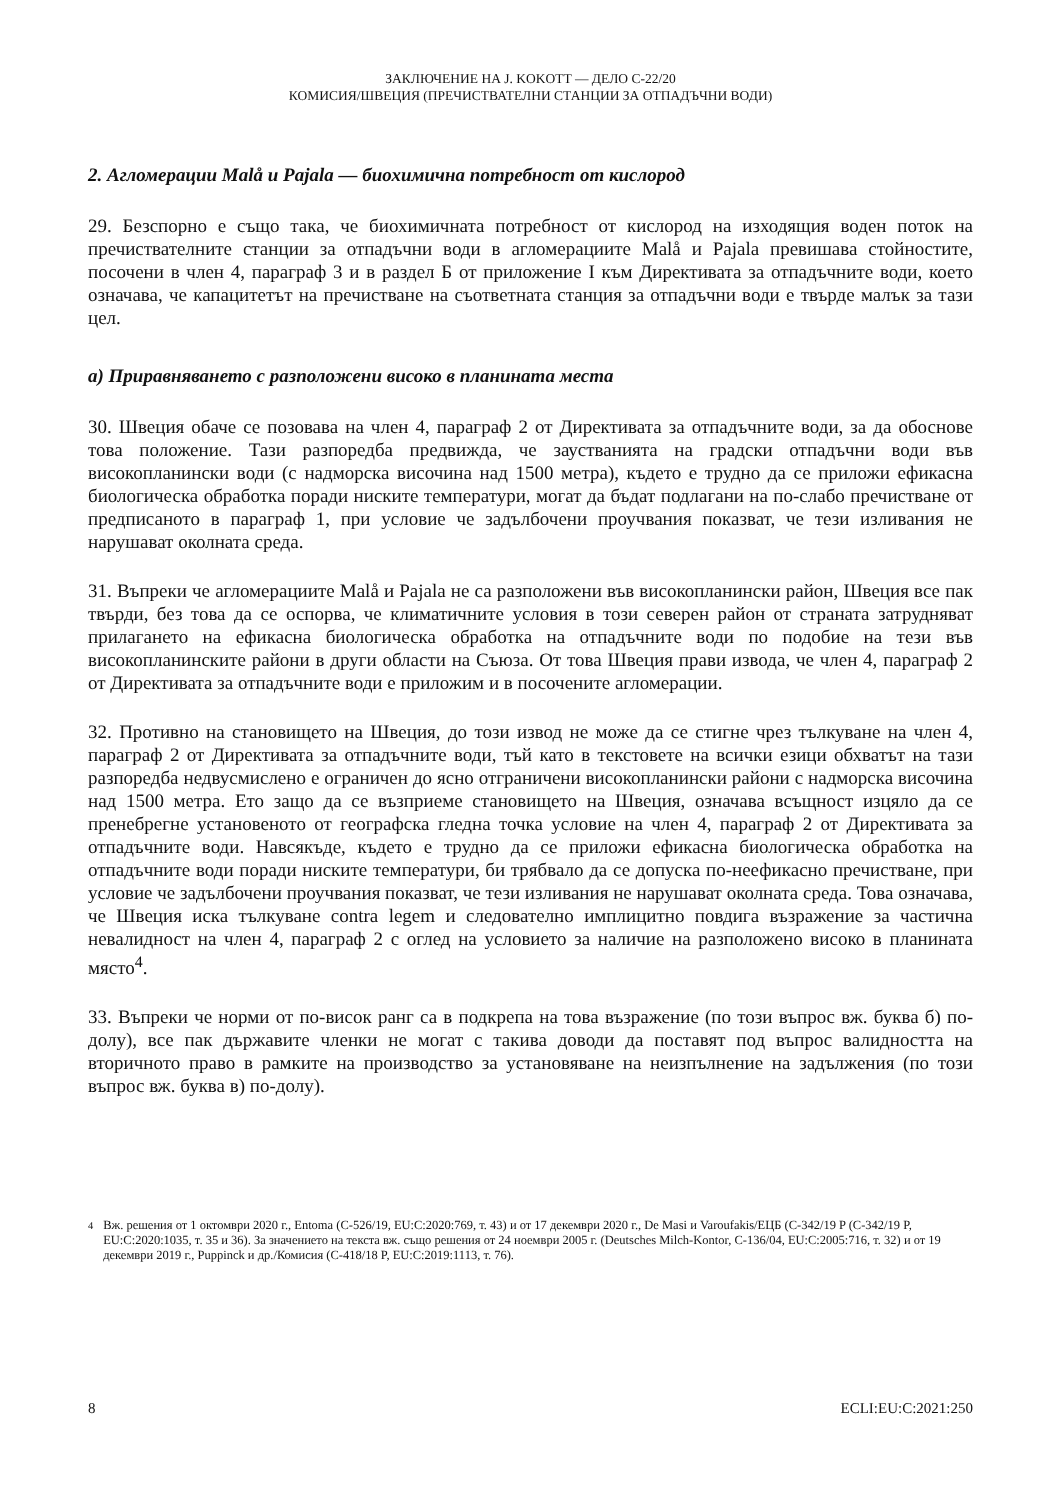ЗАКЛЮЧЕНИЕ НА J. KOKOTT — ДЕЛО C-22/20
КОМИСИЯ/ШВЕЦИЯ (ПРЕЧИСТВАТЕЛНИ СТАНЦИИ ЗА ОТПАДЪЧНИ ВОДИ)
2. Агломерации Malå и Pajala — биохимична потребност от кислород
29. Безспорно е също така, че биохимичната потребност от кислород на изходящия воден поток на пречиствателните станции за отпадъчни води в агломерациите Malå и Pajala превишава стойностите, посочени в член 4, параграф 3 и в раздел Б от приложение I към Директивата за отпадъчните води, което означава, че капацитетът на пречистване на съответната станция за отпадъчни води е твърде малък за тази цел.
а) Приравняването с разположени високо в планината места
30. Швеция обаче се позовава на член 4, параграф 2 от Директивата за отпадъчните води, за да обоснове това положение. Тази разпоредба предвижда, че заустванията на градски отпадъчни води във високопланински води (с надморска височина над 1500 метра), където е трудно да се приложи ефикасна биологическа обработка поради ниските температури, могат да бъдат подлагани на по-слабо пречистване от предписаното в параграф 1, при условие че задълбочени проучвания показват, че тези изливания не нарушават околната среда.
31. Въпреки че агломерациите Malå и Pajala не са разположени във високопланински район, Швеция все пак твърди, без това да се оспорва, че климатичните условия в този северен район от страната затрудняват прилагането на ефикасна биологическа обработка на отпадъчните води по подобие на тези във високопланинските райони в други области на Съюза. От това Швеция прави извода, че член 4, параграф 2 от Директивата за отпадъчните води е приложим и в посочените агломерации.
32. Противно на становището на Швеция, до този извод не може да се стигне чрез тълкуване на член 4, параграф 2 от Директивата за отпадъчните води, тъй като в текстовете на всички езици обхватът на тази разпоредба недвусмислено е ограничен до ясно отграничени високопланински райони с надморска височина над 1500 метра. Ето защо да се възприеме становището на Швеция, означава всъщност изцяло да се пренебрегне установеното от географска гледна точка условие на член 4, параграф 2 от Директивата за отпадъчните води. Навсякъде, където е трудно да се приложи ефикасна биологическа обработка на отпадъчните води поради ниските температури, би трябвало да се допуска по-неефикасно пречистване, при условие че задълбочени проучвания показват, че тези изливания не нарушават околната среда. Това означава, че Швеция иска тълкуване contra legem и следователно имплицитно повдига възражение за частична невалидност на член 4, параграф 2 с оглед на условието за наличие на разположено високо в планината място<sup>4</sup>.
33. Въпреки че норми от по-висок ранг са в подкрепа на това възражение (по този въпрос вж. буква б) по-долу), все пак държавите членки не могат с такива доводи да поставят под въпрос валидността на вторичното право в рамките на производство за установяване на неизпълнение на задължения (по този въпрос вж. буква в) по-долу).
<sup>4</sup> Вж. решения от 1 октомври 2020 г., Entoma (C-526/19, EU:C:2020:769, т. 43) и от 17 декември 2020 г., De Masi и Varoufakis/ЕЦБ (C-342/19 P (C-342/19 P, EU:C:2020:1035, т. 35 и 36). За значението на текста вж. също решения от 24 ноември 2005 г. (Deutsches Milch-Kontor, C-136/04, EU:C:2005:716, т. 32) и от 19 декември 2019 г., Puppinck и др./Комисия (C-418/18 P, EU:C:2019:1113, т. 76).
8 ECLI:EU:C:2021:250